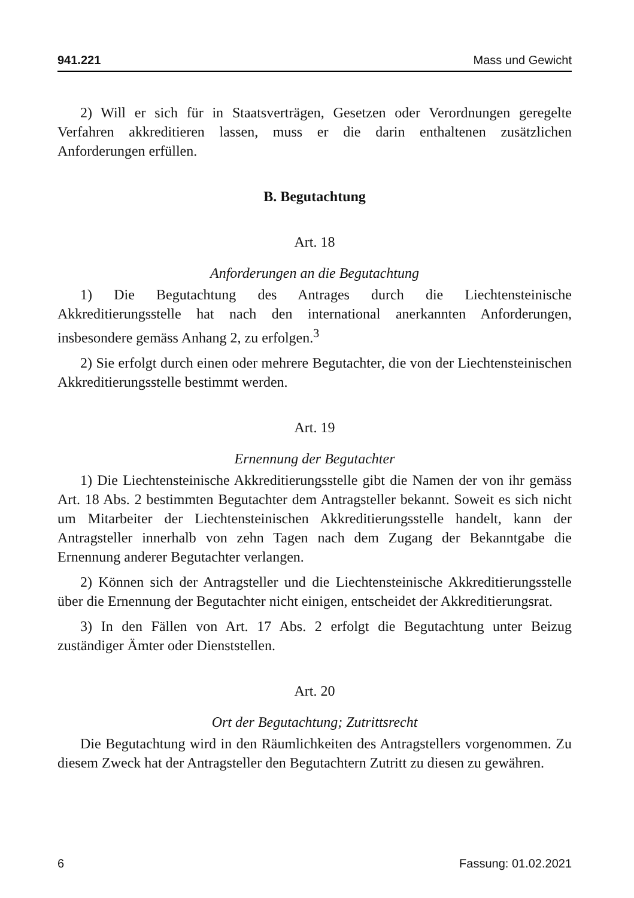941.221 Mass und Gewicht
2) Will er sich für in Staatsverträgen, Gesetzen oder Verordnungen geregelte Verfahren akkreditieren lassen, muss er die darin enthaltenen zusätzlichen Anforderungen erfüllen.
B. Begutachtung
Art. 18
Anforderungen an die Begutachtung
1) Die Begutachtung des Antrages durch die Liechtensteinische Akkreditierungsstelle hat nach den international anerkannten Anforderungen, insbesondere gemäss Anhang 2, zu erfolgen.<sup>3</sup>
2) Sie erfolgt durch einen oder mehrere Begutachter, die von der Liechtensteinischen Akkreditierungsstelle bestimmt werden.
Art. 19
Ernennung der Begutachter
1) Die Liechtensteinische Akkreditierungsstelle gibt die Namen der von ihr gemäss Art. 18 Abs. 2 bestimmten Begutachter dem Antragsteller bekannt. Soweit es sich nicht um Mitarbeiter der Liechtensteinischen Akkreditierungsstelle handelt, kann der Antragsteller innerhalb von zehn Tagen nach dem Zugang der Bekanntgabe die Ernennung anderer Begutachter verlangen.
2) Können sich der Antragsteller und die Liechtensteinische Akkreditierungsstelle über die Ernennung der Begutachter nicht einigen, entscheidet der Akkreditierungsrat.
3) In den Fällen von Art. 17 Abs. 2 erfolgt die Begutachtung unter Beizug zuständiger Ämter oder Dienststellen.
Art. 20
Ort der Begutachtung; Zutrittsrecht
Die Begutachtung wird in den Räumlichkeiten des Antragstellers vorgenommen. Zu diesem Zweck hat der Antragsteller den Begutachtern Zutritt zu diesen zu gewähren.
6 Fassung: 01.02.2021